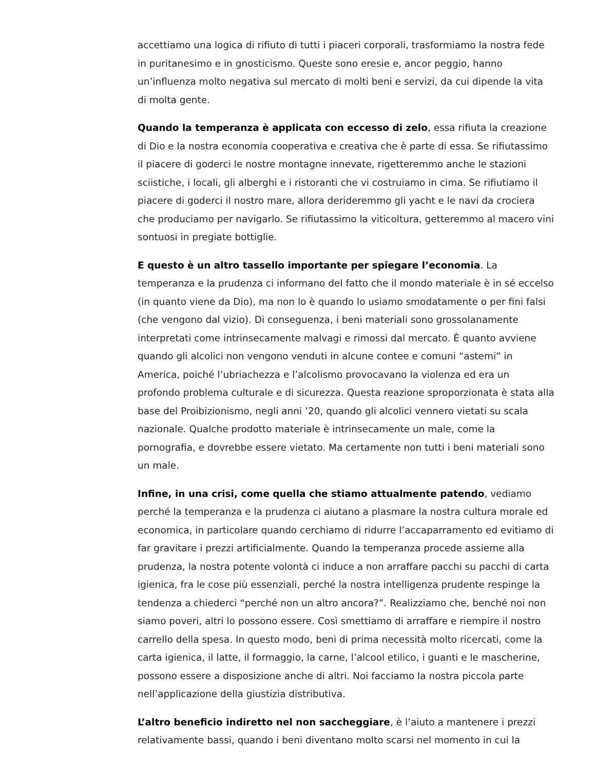accettiamo una logica di rifiuto di tutti i piaceri corporali, trasformiamo la nostra fede in puritanesimo e in gnosticismo. Queste sono eresie e, ancor peggio, hanno un’influenza molto negativa sul mercato di molti beni e servizi, da cui dipende la vita di molta gente.
Quando la temperanza è applicata con eccesso di zelo, essa rifiuta la creazione di Dio e la nostra economia cooperativa e creativa che è parte di essa. Se rifiutassimo il piacere di goderci le nostre montagne innevate, rigetteremmo anche le stazioni sciistiche, i locali, gli alberghi e i ristoranti che vi costruiamo in cima. Se rifiutiamo il piacere di goderci il nostro mare, allora derideremmo gli yacht e le navi da crociera che produciamo per navigarlo. Se rifiutassimo la viticoltura, getteremmo al macero vini sontuosi in pregiate bottiglie.
E questo è un altro tassello importante per spiegare l’economia. La temperanza e la prudenza ci informano del fatto che il mondo materiale è in sé eccelso (in quanto viene da Dio), ma non lo è quando lo usiamo smodatamente o per fini falsi (che vengono dal vizio). Di conseguenza, i beni materiali sono grossolanamente interpretati come intrinsecamente malvagi e rimossi dal mercato. È quanto avviene quando gli alcolici non vengono venduti in alcune contee e comuni “astemi” in America, poiché l’ubriachezza e l’alcolismo provocavano la violenza ed era un profondo problema culturale e di sicurezza. Questa reazione sproporzionata è stata alla base del Proibizionismo, negli anni ’20, quando gli alcolici vennero vietati su scala nazionale. Qualche prodotto materiale è intrinsecamente un male, come la pornografia, e dovrebbe essere vietato. Ma certamente non tutti i beni materiali sono un male.
Infine, in una crisi, come quella che stiamo attualmente patendo, vediamo perché la temperanza e la prudenza ci aiutano a plasmare la nostra cultura morale ed economica, in particolare quando cerchiamo di ridurre l’accaparramento ed evitiamo di far gravitare i prezzi artificialmente. Quando la temperanza procede assieme alla prudenza, la nostra potente volontà ci induce a non arraffare pacchi su pacchi di carta igienica, fra le cose più essenziali, perché la nostra intelligenza prudente respinge la tendenza a chiederci “perché non un altro ancora?”. Realizziamo che, benché noi non siamo poveri, altri lo possono essere. Così smettiamo di arraffare e riempire il nostro carrello della spesa. In questo modo, beni di prima necessità molto ricercati, come la carta igienica, il latte, il formaggio, la carne, l’alcool etilico, i guanti e le mascherine, possono essere a disposizione anche di altri. Noi facciamo la nostra piccola parte nell’applicazione della giustizia distributiva.
L’altro beneficio indiretto nel non saccheggiare, è l’aiuto a mantenere i prezzi relativamente bassi, quando i beni diventano molto scarsi nel momento in cui la